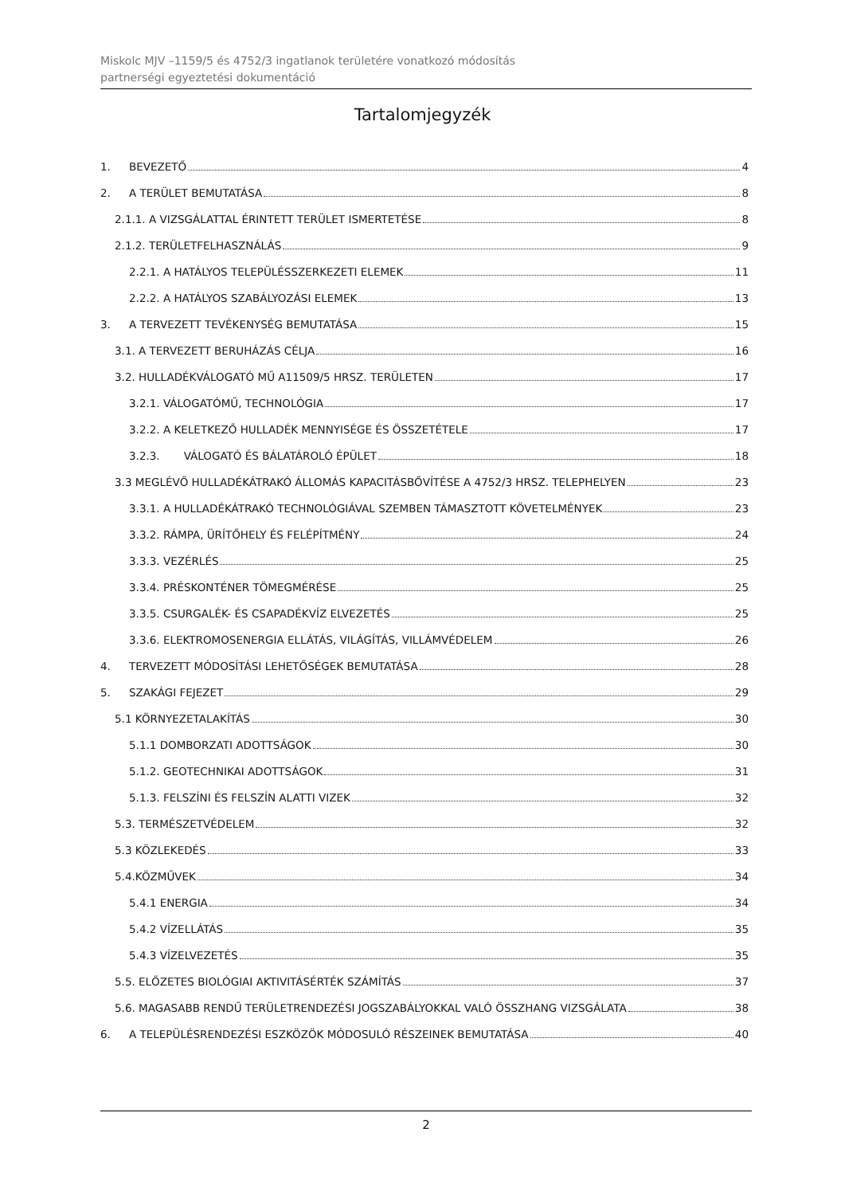Miskolc MJV –1159/5 és 4752/3 ingatlanok területére vonatkozó módosítás
partnerségi egyeztetési dokumentáció
Tartalomjegyzék
1. BEVEZETŐ 4
2. A TERÜLET BEMUTATÁSA 8
2.1.1. A VIZSGÁLATTAL ÉRINTETT TERÜLET ISMERTETÉSE 8
2.1.2. TERÜLETFELHASZNÁLÁS 9
2.2.1. A HATÁLYOS TELEPÜLÉSSZERKEZETI ELEMEK 11
2.2.2. A HATÁLYOS SZABÁLYOZÁSI ELEMEK 13
3. A TERVEZETT TEVÉKENYSÉG BEMUTATÁSA 15
3.1. A TERVEZETT BERUHÁZÁS CÉLJA 16
3.2. HULLADÉKVÁLOGATÓ MŰ A11509/5 HRSZ. TERÜLETEN 17
3.2.1. VÁLOGATÓMŰ, TECHNOLÓGIA 17
3.2.2. A KELETKEZŐ HULLADÉK MENNYISÉGE ÉS ÖSSZETÉTELE 17
3.2.3. VÁLOGATÓ ÉS BÁLATÁROLÓ ÉPÜLET 18
3.3 MEGLÉVŐ HULLADÉKÁTRAKÓ ÁLLOMÁS KAPACITÁSBŐVÍTÉSE A 4752/3 HRSZ. TELEPHELYEN 23
3.3.1. A HULLADÉKÁTRAKÓ TECHNOLÓGIÁVAL SZEMBEN TÁMASZTOTT KÖVETELMÉNYEK 23
3.3.2. RÁMPA, ÜRÍTŐHELY ÉS FELÉPÍTMÉNY 24
3.3.3. VEZÉRLÉS 25
3.3.4. PRÉSKONTÉNER TÖMEGMÉRÉSE 25
3.3.5. CSURGALÉK- ÉS CSAPADÉKVÍZ ELVEZETÉS 25
3.3.6. ELEKTROMOSENERGIA ELLÁTÁS, VILÁGÍTÁS, VILLÁMVÉDELEM 26
4. TERVEZETT MÓDOSÍTÁSI LEHETŐSÉGEK BEMUTATÁSA 28
5. SZAKÁGI FEJEZET 29
5.1 KÖRNYEZETALAKÍTÁS 30
5.1.1 DOMBORZATI ADOTTSÁGOK 30
5.1.2. GEOTECHNIKAI ADOTTSÁGOK 31
5.1.3. FELSZÍNI ÉS FELSZÍN ALATTI VIZEK 32
5.3. TERMÉSZETVÉDELEM 32
5.3 KÖZLEKEDÉS 33
5.4.KÖZMŰVEK 34
5.4.1 ENERGIA 34
5.4.2 VÍZELLÁTÁS 35
5.4.3 VÍZELVEZETÉS 35
5.5. ELŐZETES BIOLÓGIAI AKTIVITÁSÉRTÉK SZÁMÍTÁS 37
5.6. MAGASABB RENDŰ TERÜLETRENDEZÉSI JOGSZABÁLYOKKAL VALÓ ÖSSZHANG VIZSGÁLATA 38
6. A TELEPÜLÉSRENDEZÉSI ESZKÖZÖK MÓDOSULÓ RÉSZEINEK BEMUTATÁSA 40
2